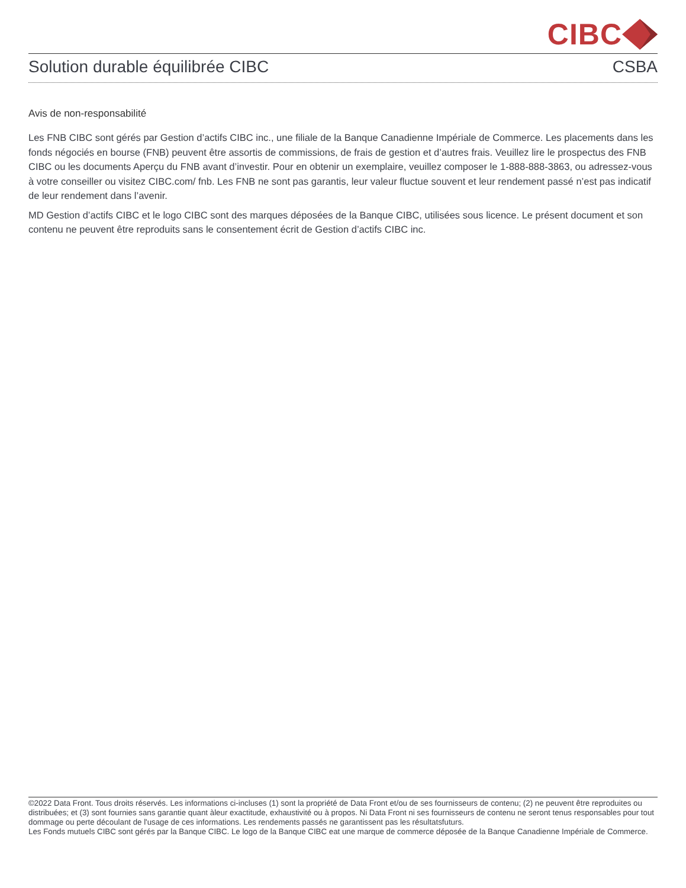CIBC
Solution durable équilibrée CIBC CSBA
Avis de non-responsabilité
Les FNB CIBC sont gérés par Gestion d’actifs CIBC inc., une filiale de la Banque Canadienne Impériale de Commerce. Les placements dans les fonds négociés en bourse (FNB) peuvent être assortis de commissions, de frais de gestion et d’autres frais. Veuillez lire le prospectus des FNB CIBC ou les documents Aperçu du FNB avant d’investir. Pour en obtenir un exemplaire, veuillez composer le 1-888-888-3863, ou adressez-vous à votre conseiller ou visitez CIBC.com/ fnb. Les FNB ne sont pas garantis, leur valeur fluctue souvent et leur rendement passé n’est pas indicatif de leur rendement dans l’avenir.
MD Gestion d’actifs CIBC et le logo CIBC sont des marques déposées de la Banque CIBC, utilisées sous licence. Le présent document et son contenu ne peuvent être reproduits sans le consentement écrit de Gestion d’actifs CIBC inc.
©2022 Data Front. Tous droits réservés. Les informations ci-incluses (1) sont la propriété de Data Front et/ou de ses fournisseurs de contenu; (2) ne peuvent être reproduites ou distribuées; et (3) sont fournies sans garantie quant àleur exactitude, exhaustivité ou à propos. Ni Data Front ni ses fournisseurs de contenu ne seront tenus responsables pour tout dommage ou perte découlant de l'usage de ces informations. Les rendements passés ne garantissent pas les résultatsfuturs.
Les Fonds mutuels CIBC sont gérés par la Banque CIBC. Le logo de la Banque CIBC eat une marque de commerce déposée de la Banque Canadienne Impériale de Commerce.